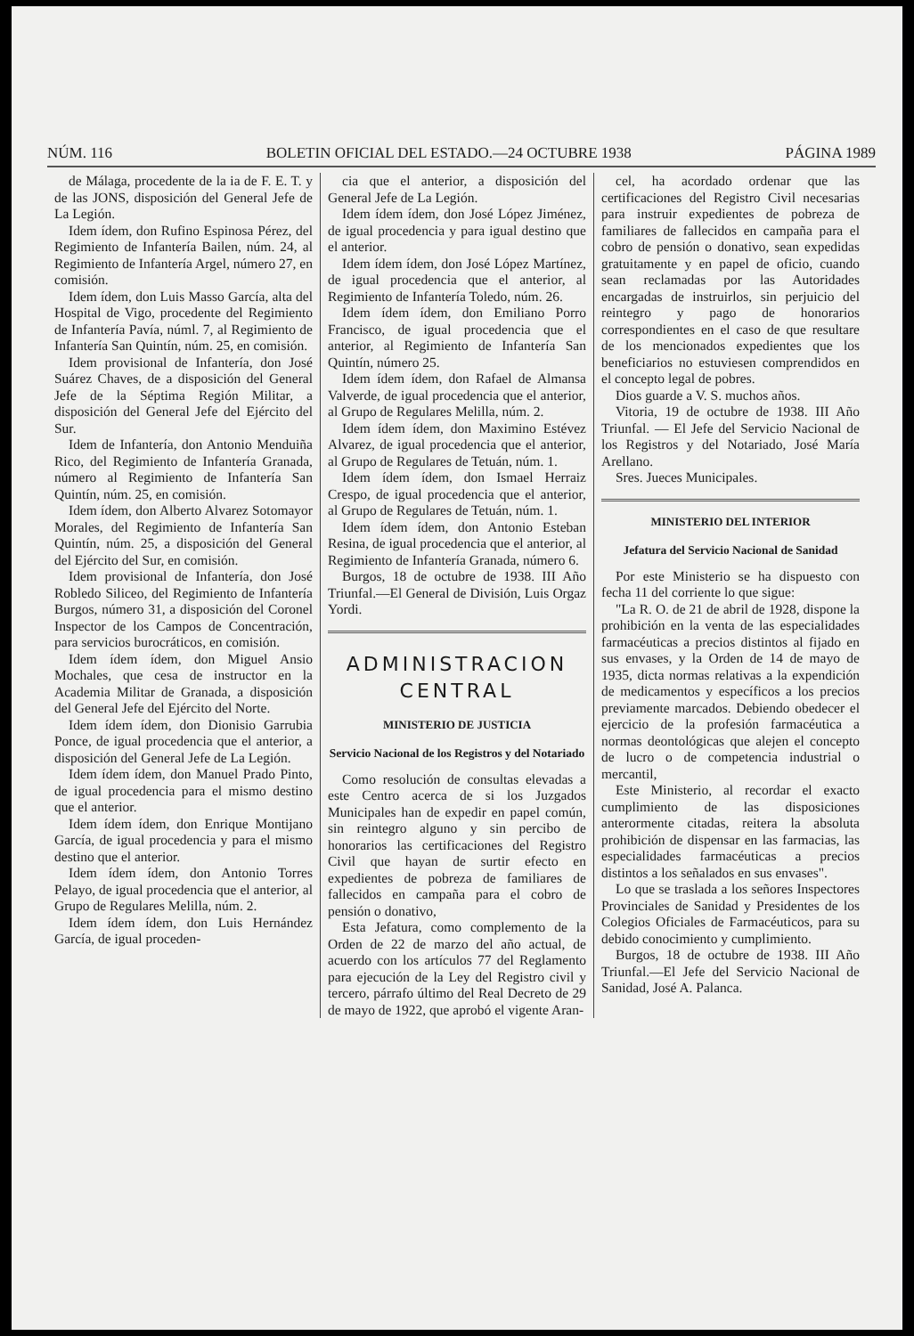NÚM. 116 BOLETIN OFICIAL DEL ESTADO.—24 OCTUBRE 1938 PÁGINA 1989
de Málaga, procedente de la ia de F. E. T. y de las JONS, disposición del General Jefe de La Legión.
Idem ídem, don Rufino Espinosa Pérez, del Regimiento de Infantería Bailen, núm. 24, al Regimiento de Infantería Argel, número 27, en comisión.
Idem ídem, don Luis Masso García, alta del Hospital de Vigo, procedente del Regimiento de Infantería Pavía, núml. 7, al Regimiento de Infantería San Quintín, núm. 25, en comisión.
Idem provisional de Infantería, don José Suárez Chaves, de a disposición del General Jefe de la Séptima Región Militar, a disposición del General Jefe del Ejército del Sur.
Idem de Infantería, don Antonio Menduiña Rico, del Regimiento de Infantería Granada, número al Regimiento de Infantería San Quintín, núm. 25, en comisión.
Idem ídem, don Alberto Alvarez Sotomayor Morales, del Regimiento de Infantería San Quintín, núm. 25, a disposición del General del Ejército del Sur, en comisión.
Idem provisional de Infantería, don José Robledo Siliceo, del Regimiento de Infantería Burgos, número 31, a disposición del Coronel Inspector de los Campos de Concentración, para servicios burocráticos, en comisión.
Idem ídem ídem, don Miguel Ansio Mochales, que cesa de instructor en la Academia Militar de Granada, a disposición del General Jefe del Ejército del Norte.
Idem ídem ídem, don Dionisio Garrubia Ponce, de igual procedencia que el anterior, a disposición del General Jefe de La Legión.
Idem ídem ídem, don Manuel Prado Pinto, de igual procedencia para el mismo destino que el anterior.
Idem ídem ídem, don Enrique Montijano García, de igual procedencia y para el mismo destino que el anterior.
Idem ídem ídem, don Antonio Torres Pelayo, de igual procedencia que el anterior, al Grupo de Regulares Melilla, núm. 2.
Idem ídem ídem, don Luis Hernández García, de igual proceden-
cia que el anterior, a disposición del General Jefe de La Legión.
Idem ídem ídem, don José López Jiménez, de igual procedencia y para igual destino que el anterior.
Idem ídem ídem, don José López Martínez, de igual procedencia que el anterior, al Regimiento de Infantería Toledo, núm. 26.
Idem ídem ídem, don Emiliano Porro Francisco, de igual procedencia que el anterior, al Regimiento de Infantería San Quintín, número 25.
Idem ídem ídem, don Rafael de Almansa Valverde, de igual procedencia que el anterior, al Grupo de Regulares Melilla, núm. 2.
Idem ídem ídem, don Maximino Estévez Alvarez, de igual procedencia que el anterior, al Grupo de Regulares de Tetuán, núm. 1.
Idem ídem ídem, don Ismael Herraiz Crespo, de igual procedencia que el anterior, al Grupo de Regulares de Tetuán, núm. 1.
Idem ídem ídem, don Antonio Esteban Resina, de igual procedencia que el anterior, al Regimiento de Infantería Granada, número 6.
Burgos, 18 de octubre de 1938. III Año Triunfal.—El General de División, Luis Orgaz Yordi.
ADMINISTRACION CENTRAL
MINISTERIO DE JUSTICIA
Servicio Nacional de los Registros y del Notariado
Como resolución de consultas elevadas a este Centro acerca de si los Juzgados Municipales han de expedir en papel común, sin reintegro alguno y sin percibo de honorarios las certificaciones del Registro Civil que hayan de surtir efecto en expedientes de pobreza de familiares de fallecidos en campaña para el cobro de pensión o donativo,
Esta Jefatura, como complemento de la Orden de 22 de marzo del año actual, de acuerdo con los artículos 77 del Reglamento para ejecución de la Ley del Registro civil y tercero, párrafo último del Real Decreto de 29 de mayo de 1922, que aprobó el vigente Aran-
cel, ha acordado ordenar que las certificaciones del Registro Civil necesarias para instruir expedientes de pobreza de familiares de fallecidos en campaña para el cobro de pensión o donativo, sean expedidas gratuitamente y en papel de oficio, cuando sean reclamadas por las Autoridades encargadas de instruirlos, sin perjuicio del reintegro y pago de honorarios correspondientes en el caso de que resultare de los mencionados expedientes que los beneficiarios no estuviesen comprendidos en el concepto legal de pobres.
Dios guarde a V. S. muchos años.
Vitoria, 19 de octubre de 1938. III Año Triunfal. — El Jefe del Servicio Nacional de los Registros y del Notariado, José María Arellano.
Sres. Jueces Municipales.
MINISTERIO DEL INTERIOR
Jefatura del Servicio Nacional de Sanidad
Por este Ministerio se ha dispuesto con fecha 11 del corriente lo que sigue:
"La R. O. de 21 de abril de 1928, dispone la prohibición en la venta de las especialidades farmacéuticas a precios distintos al fijado en sus envases, y la Orden de 14 de mayo de 1935, dicta normas relativas a la expendición de medicamentos y específicos a los precios previamente marcados. Debiendo obedecer el ejercicio de la profesión farmacéutica a normas deontológicas que alejen el concepto de lucro o de competencia industrial o mercantil,
Este Ministerio, al recordar el exacto cumplimiento de las disposiciones anterormente citadas, reitera la absoluta prohibición de dispensar en las farmacias, las especialidades farmacéuticas a precios distintos a los señalados en sus envases".
Lo que se traslada a los señores Inspectores Provinciales de Sanidad y Presidentes de los Colegios Oficiales de Farmacéuticos, para su debido conocimiento y cumplimiento.
Burgos, 18 de octubre de 1938. III Año Triunfal.—El Jefe del Servicio Nacional de Sanidad, José A. Palanca.